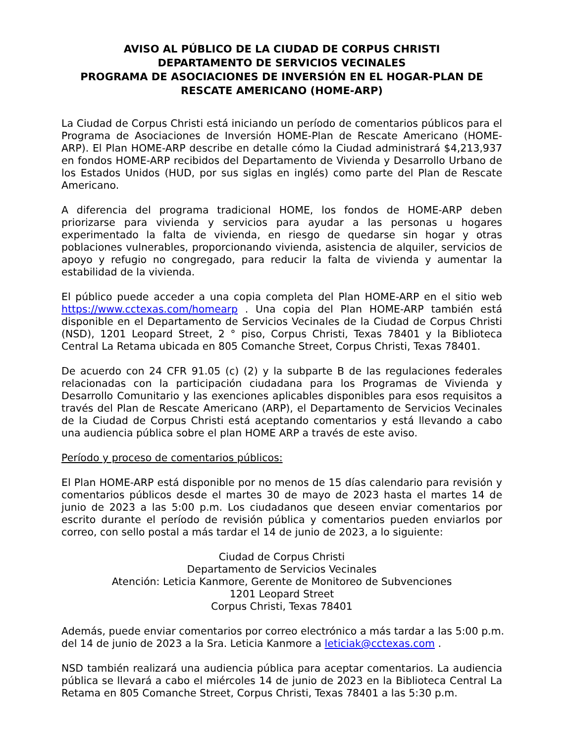AVISO AL PÚBLICO DE LA CIUDAD DE CORPUS CHRISTI
DEPARTAMENTO DE SERVICIOS VECINALES
PROGRAMA DE ASOCIACIONES DE INVERSIÓN EN EL HOGAR-PLAN DE RESCATE AMERICANO (HOME-ARP)
La Ciudad de Corpus Christi está iniciando un período de comentarios públicos para el Programa de Asociaciones de Inversión HOME-Plan de Rescate Americano (HOME-ARP). El Plan HOME-ARP describe en detalle cómo la Ciudad administrará $4,213,937 en fondos HOME-ARP recibidos del Departamento de Vivienda y Desarrollo Urbano de los Estados Unidos (HUD, por sus siglas en inglés) como parte del Plan de Rescate Americano.
A diferencia del programa tradicional HOME, los fondos de HOME-ARP deben priorizarse para vivienda y servicios para ayudar a las personas u hogares experimentado la falta de vivienda, en riesgo de quedarse sin hogar y otras poblaciones vulnerables, proporcionando vivienda, asistencia de alquiler, servicios de apoyo y refugio no congregado, para reducir la falta de vivienda y aumentar la estabilidad de la vivienda.
El público puede acceder a una copia completa del Plan HOME-ARP en el sitio web https://www.cctexas.com/homearp . Una copia del Plan HOME-ARP también está disponible en el Departamento de Servicios Vecinales de la Ciudad de Corpus Christi (NSD), 1201 Leopard Street, 2 ° piso, Corpus Christi, Texas 78401 y la Biblioteca Central La Retama ubicada en 805 Comanche Street, Corpus Christi, Texas 78401.
De acuerdo con 24 CFR 91.05 (c) (2) y la subparte B de las regulaciones federales relacionadas con la participación ciudadana para los Programas de Vivienda y Desarrollo Comunitario y las exenciones aplicables disponibles para esos requisitos a través del Plan de Rescate Americano (ARP), el Departamento de Servicios Vecinales de la Ciudad de Corpus Christi está aceptando comentarios y está llevando a cabo una audiencia pública sobre el plan HOME ARP a través de este aviso.
Período y proceso de comentarios públicos:
El Plan HOME-ARP está disponible por no menos de 15 días calendario para revisión y comentarios públicos desde el martes 30 de mayo de 2023 hasta el martes 14 de junio de 2023 a las 5:00 p.m. Los ciudadanos que deseen enviar comentarios por escrito durante el período de revisión pública y comentarios pueden enviarlos por correo, con sello postal a más tardar el 14 de junio de 2023, a lo siguiente:
Ciudad de Corpus Christi
Departamento de Servicios Vecinales
Atención: Leticia Kanmore, Gerente de Monitoreo de Subvenciones
1201 Leopard Street
Corpus Christi, Texas 78401
Además, puede enviar comentarios por correo electrónico a más tardar a las 5:00 p.m. del 14 de junio de 2023 a la Sra. Leticia Kanmore a leticiak@cctexas.com .
NSD también realizará una audiencia pública para aceptar comentarios. La audiencia pública se llevará a cabo el miércoles 14 de junio de 2023 en la Biblioteca Central La Retama en 805 Comanche Street, Corpus Christi, Texas 78401 a las 5:30 p.m.